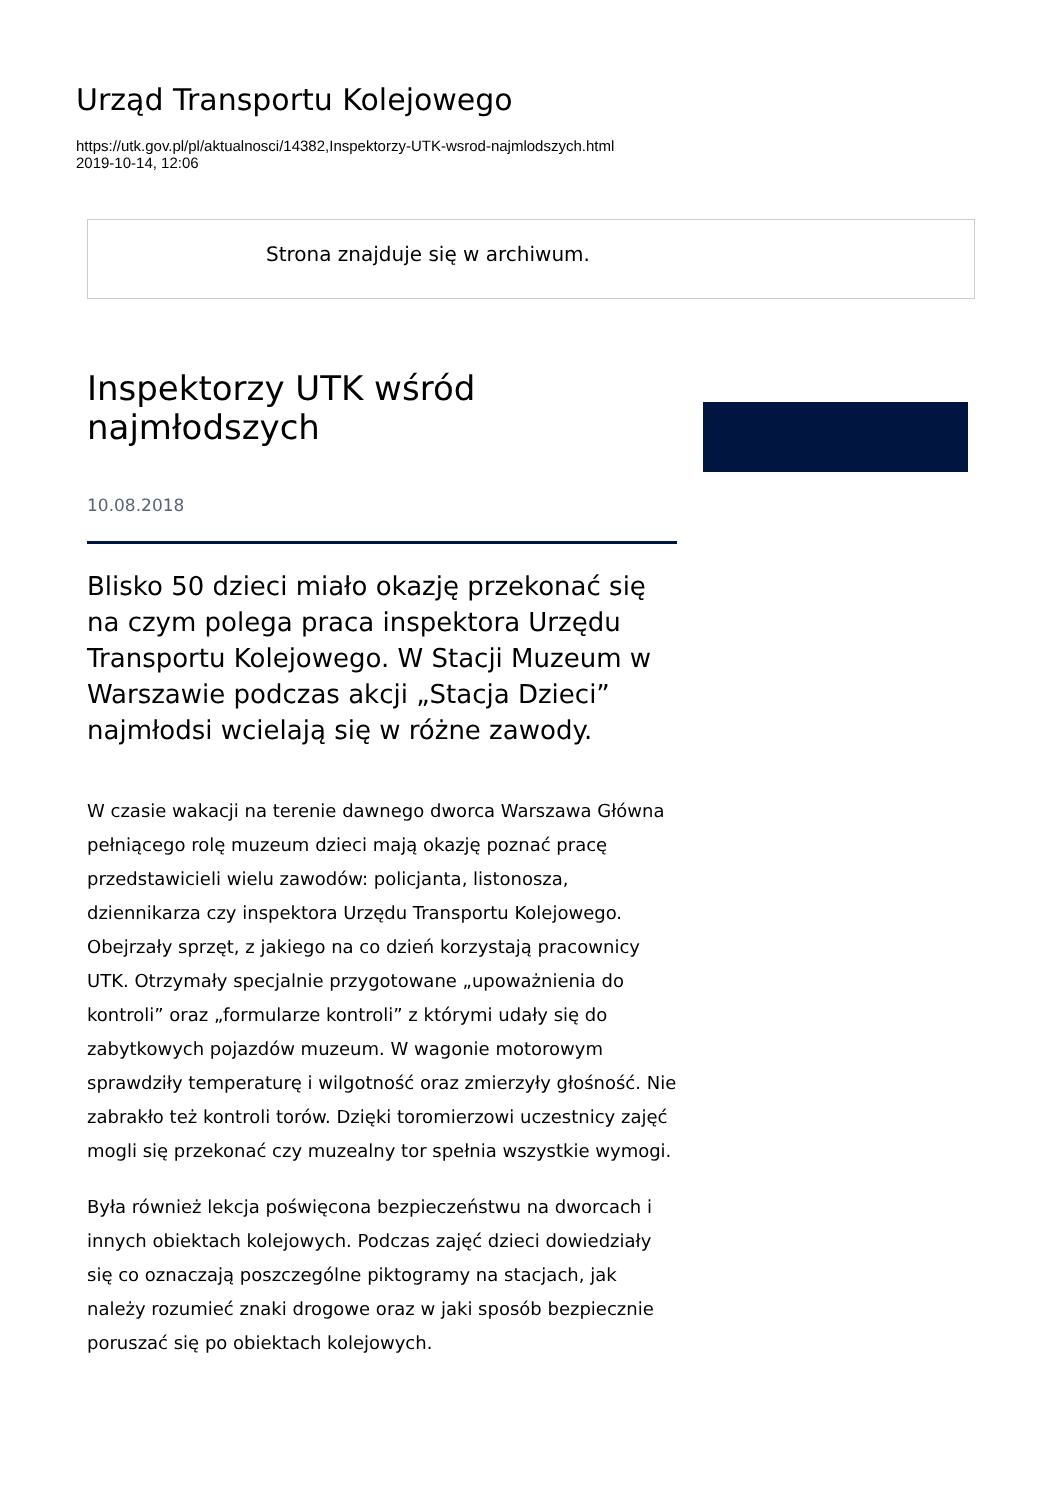Urząd Transportu Kolejowego
https://utk.gov.pl/pl/aktualnosci/14382,Inspektorzy-UTK-wsrod-najmlodszych.html
2019-10-14, 12:06
Strona znajduje się w archiwum.
Inspektorzy UTK wśród najmłodszych
10.08.2018
Blisko 50 dzieci miało okazję przekonać się na czym polega praca inspektora Urzędu Transportu Kolejowego. W Stacji Muzeum w Warszawie podczas akcji „Stacja Dzieci” najmłodsi wcielają się w różne zawody.
W czasie wakacji na terenie dawnego dworca Warszawa Główna pełniącego rolę muzeum dzieci mają okazję poznać pracę przedstawicieli wielu zawodów: policjanta, listonosza, dziennikarza czy inspektora Urzędu Transportu Kolejowego. Obejrzały sprzęt, z jakiego na co dzień korzystają pracownicy UTK. Otrzymały specjalnie przygotowane „upoważnienia do kontroli” oraz „formularze kontroli” z którymi udały się do zabytkowych pojazdów muzeum. W wagonie motorowym sprawdziły temperaturę i wilgotność oraz zmierzyły głośność. Nie zabrakło też kontroli torów. Dzięki toromierzowi uczestnicy zajęć mogli się przekonać czy muzealny tor spełnia wszystkie wymogi.
Była również lekcja poświęcona bezpieczeństwu na dworcach i innych obiektach kolejowych. Podczas zajęć dzieci dowiedziały się co oznaczają poszczególne piktogramy na stacjach, jak należy rozumieć znaki drogowe oraz w jaki sposób bezpiecznie poruszać się po obiektach kolejowych.